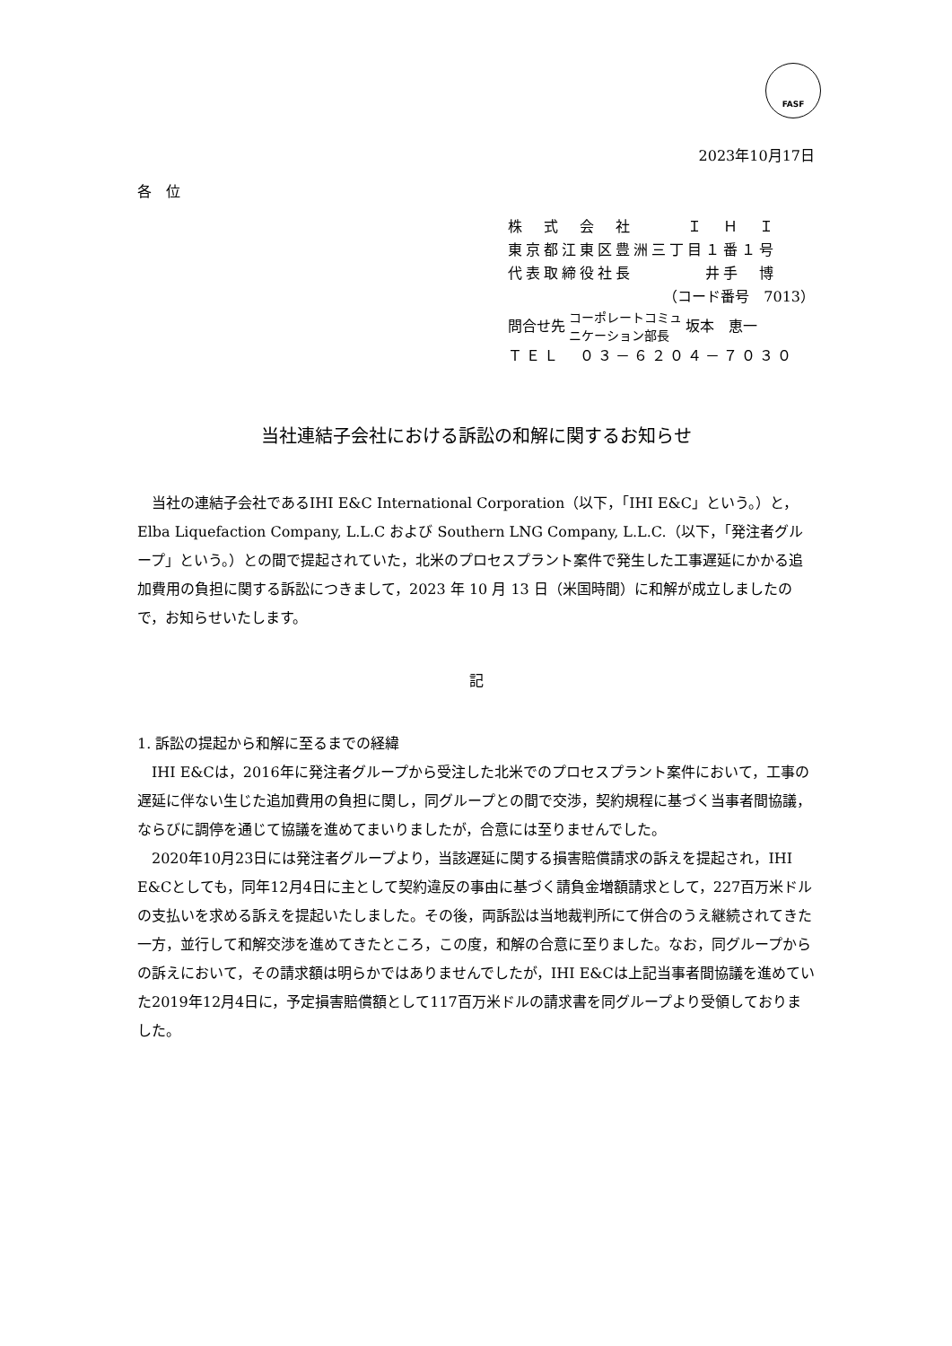FASF
2023年10月17日
各　位
株　式　会　社　　　Ｉ　Ｈ　Ｉ
東京都江東区豊洲三丁目１番１号
代表取締役社長　　　　井手　博
（コード番号　7013）
| 問合せ先 | コーポレートコミュ ニケーション部長 | 坂本 恵一 |
ＴＥＬ　０３－６２０４－７０３０
当社連結子会社における訴訟の和解に関するお知らせ
当社の連結子会社であるIHI E&C International Corporation（以下，「IHI E&C」という。）と，Elba Liquefaction Company, L.L.C および Southern LNG Company, L.L.C.（以下，「発注者グループ」という。）との間で提起されていた，北米のプロセスプラント案件で発生した工事遅延にかかる追加費用の負担に関する訴訟につきまして，2023 年 10 月 13 日（米国時間）に和解が成立しましたので，お知らせいたします。
記
1. 訴訟の提起から和解に至るまでの経緯
IHI E&Cは，2016年に発注者グループから受注した北米でのプロセスプラント案件において，工事の遅延に伴ない生じた追加費用の負担に関し，同グループとの間で交渉，契約規程に基づく当事者間協議，ならびに調停を通じて協議を進めてまいりましたが，合意には至りませんでした。
2020年10月23日には発注者グループより，当該遅延に関する損害賠償請求の訴えを提起され，IHI E&Cとしても，同年12月4日に主として契約違反の事由に基づく請負金増額請求として，227百万米ドルの支払いを求める訴えを提起いたしました。その後，両訴訟は当地裁判所にて併合のうえ継続されてきた一方，並行して和解交渉を進めてきたところ，この度，和解の合意に至りました。なお，同グループからの訴えにおいて，その請求額は明らかではありませんでしたが，IHI E&Cは上記当事者間協議を進めていた2019年12月4日に，予定損害賠償額として117百万米ドルの請求書を同グループより受領しておりました。